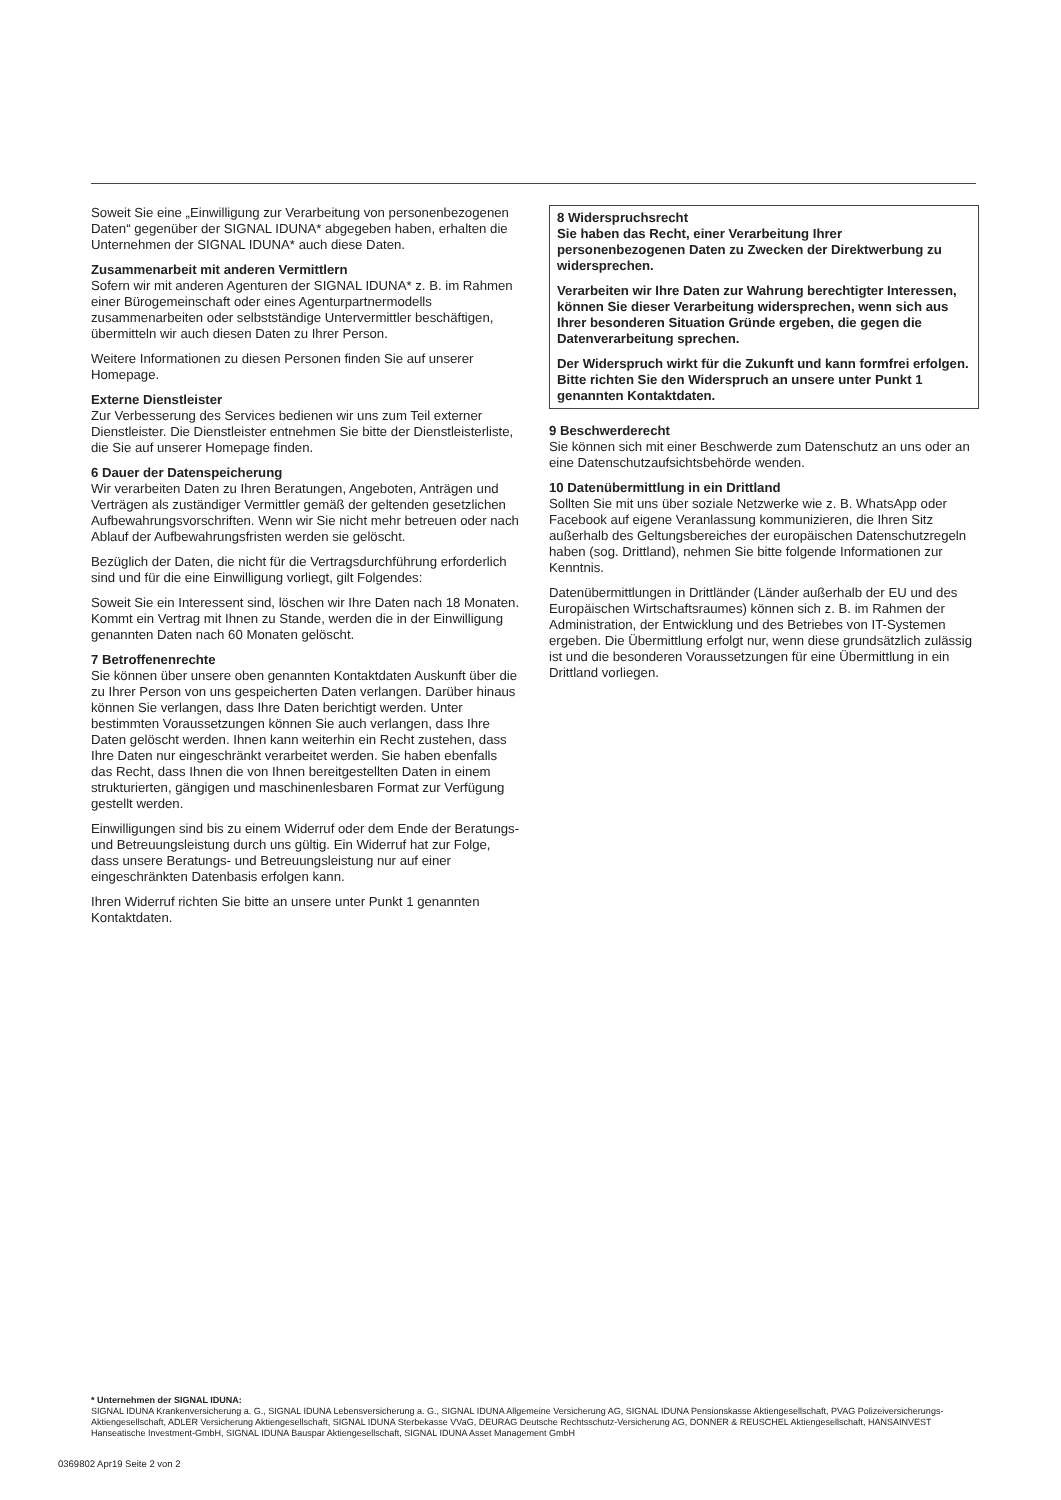Soweit Sie eine „Einwilligung zur Verarbeitung von personenbezogenen Daten“ gegenüber der SIGNAL IDUNA* abgegeben haben, erhalten die Unternehmen der SIGNAL IDUNA* auch diese Daten.
Zusammenarbeit mit anderen Vermittlern
Sofern wir mit anderen Agenturen der SIGNAL IDUNA* z. B. im Rahmen einer Bürogemeinschaft oder eines Agenturpartnermodells zusammenarbeiten oder selbstständige Untervermittler beschäftigen, übermitteln wir auch diesen Daten zu Ihrer Person.
Weitere Informationen zu diesen Personen finden Sie auf unserer Homepage.
Externe Dienstleister
Zur Verbesserung des Services bedienen wir uns zum Teil externer Dienstleister. Die Dienstleister entnehmen Sie bitte der Dienstleisterliste, die Sie auf unserer Homepage finden.
6 Dauer der Datenspeicherung
Wir verarbeiten Daten zu Ihren Beratungen, Angeboten, Anträgen und Verträgen als zuständiger Vermittler gemäß der geltenden gesetzlichen Aufbewahrungsvorschriften. Wenn wir Sie nicht mehr betreuen oder nach Ablauf der Aufbewahrungsfristen werden sie gelöscht.
Bezüglich der Daten, die nicht für die Vertragsdurchführung erforderlich sind und für die eine Einwilligung vorliegt, gilt Folgendes:
Soweit Sie ein Interessent sind, löschen wir Ihre Daten nach 18 Monaten. Kommt ein Vertrag mit Ihnen zu Stande, werden die in der Einwilligung genannten Daten nach 60 Monaten gelöscht.
7 Betroffenenrechte
Sie können über unsere oben genannten Kontaktdaten Auskunft über die zu Ihrer Person von uns gespeicherten Daten verlangen. Darüber hinaus können Sie verlangen, dass Ihre Daten berichtigt werden. Unter bestimmten Voraussetzungen können Sie auch verlangen, dass Ihre Daten gelöscht werden. Ihnen kann weiterhin ein Recht zustehen, dass Ihre Daten nur eingeschränkt verarbeitet werden. Sie haben ebenfalls das Recht, dass Ihnen die von Ihnen bereitgestellten Daten in einem strukturierten, gängigen und maschinenlesbaren Format zur Verfügung gestellt werden.
Einwilligungen sind bis zu einem Widerruf oder dem Ende der Beratungs- und Betreuungsleistung durch uns gültig. Ein Widerruf hat zur Folge, dass unsere Beratungs- und Betreuungsleistung nur auf einer eingeschränkten Datenbasis erfolgen kann.
Ihren Widerruf richten Sie bitte an unsere unter Punkt 1 genannten Kontaktdaten.
8 Widerspruchsrecht
Sie haben das Recht, einer Verarbeitung Ihrer personenbezogenen Daten zu Zwecken der Direktwerbung zu widersprechen.
Verarbeiten wir Ihre Daten zur Wahrung berechtigter Interessen, können Sie dieser Verarbeitung widersprechen, wenn sich aus Ihrer besonderen Situation Gründe ergeben, die gegen die Datenverarbeitung sprechen.
Der Widerspruch wirkt für die Zukunft und kann formfrei erfolgen. Bitte richten Sie den Widerspruch an unsere unter Punkt 1 genannten Kontaktdaten.
9 Beschwerderecht
Sie können sich mit einer Beschwerde zum Datenschutz an uns oder an eine Datenschutzaufsichtsbehörde wenden.
10 Datenübermittlung in ein Drittland
Sollten Sie mit uns über soziale Netzwerke wie z. B. WhatsApp oder Facebook auf eigene Veranlassung kommunizieren, die Ihren Sitz außerhalb des Geltungsbereiches der europäischen Datenschutzregeln haben (sog. Drittland), nehmen Sie bitte folgende Informationen zur Kenntnis.
Datenübermittlungen in Drittländer (Länder außerhalb der EU und des Europäischen Wirtschaftsraumes) können sich z. B. im Rahmen der Administration, der Entwicklung und des Betriebes von IT-Systemen ergeben. Die Übermittlung erfolgt nur, wenn diese grundsätzlich zulässig ist und die besonderen Voraussetzungen für eine Übermittlung in ein Drittland vorliegen.
* Unternehmen der SIGNAL IDUNA:
SIGNAL IDUNA Krankenversicherung a. G., SIGNAL IDUNA Lebensversicherung a. G., SIGNAL IDUNA Allgemeine Versicherung AG, SIGNAL IDUNA Pensionskasse Aktiengesellschaft, PVAG Polizeiversicherungs-Aktiengesellschaft, ADLER Versicherung Aktiengesellschaft, SIGNAL IDUNA Sterbekasse VVaG, DEURAG Deutsche Rechtsschutz-Versicherung AG, DONNER & REUSCHEL Aktiengesellschaft, HANSAINVEST Hanseatische Investment-GmbH, SIGNAL IDUNA Bauspar Aktiengesellschaft, SIGNAL IDUNA Asset Management GmbH
0369802 Apr19 Seite 2 von 2